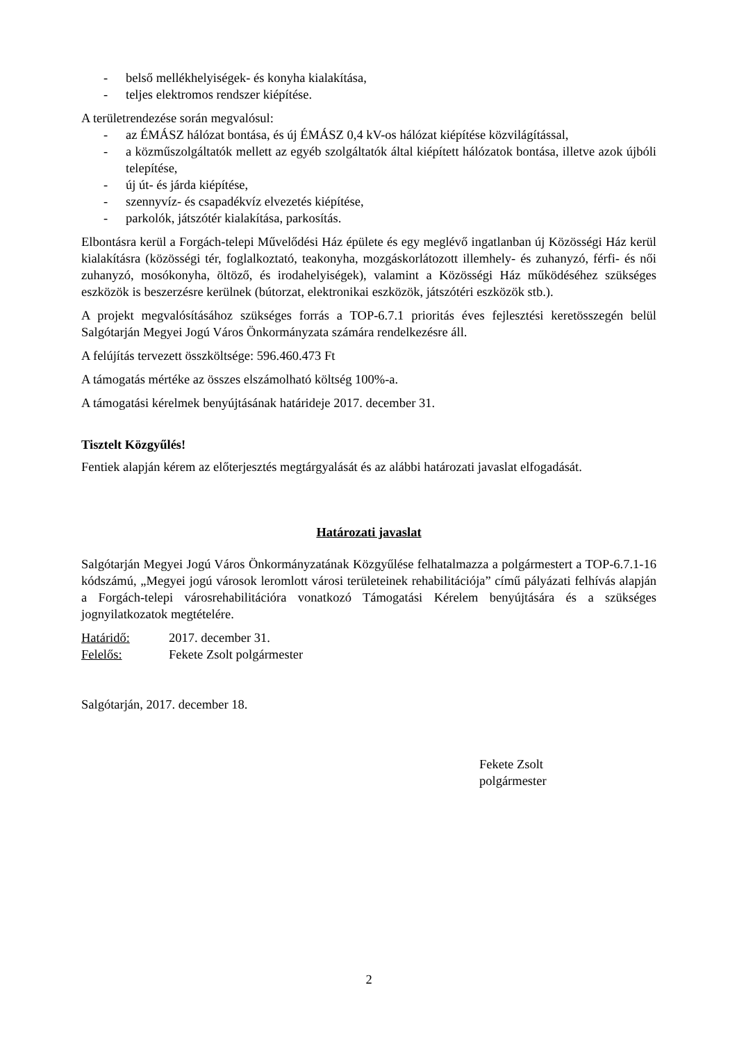- belső mellékhelyiségek- és konyha kialakítása,
- teljes elektromos rendszer kiépítése.
A területrendezése során megvalósul:
- az ÉMÁSZ hálózat bontása, és új ÉMÁSZ 0,4 kV-os hálózat kiépítése közvilágítással,
- a közműszolgáltatók mellett az egyéb szolgáltatók által kiépített hálózatok bontása, illetve azok újbóli telepítése,
- új út- és járda kiépítése,
- szennyvíz- és csapadékvíz elvezetés kiépítése,
- parkolók, játszótér kialakítása, parkosítás.
Elbontásra kerül a Forgách-telepi Művelődési Ház épülete és egy meglévő ingatlanban új Közösségi Ház kerül kialakításra (közösségi tér, foglalkoztató, teakonyha, mozgáskorlátozott illemhely- és zuhanyzó, férfi- és női zuhanyzó, mosókonyha, öltöző, és irodahelyiségek), valamint a Közösségi Ház működéséhez szükséges eszközök is beszerzésre kerülnek (bútorzat, elektronikai eszközök, játszótéri eszközök stb.).
A projekt megvalósításához szükséges forrás a TOP-6.7.1 prioritás éves fejlesztési keretösszegén belül Salgótarján Megyei Jogú Város Önkormányzata számára rendelkezésre áll.
A felújítás tervezett összköltsége: 596.460.473 Ft
A támogatás mértéke az összes elszámolható költség 100%-a.
A támogatási kérelmek benyújtásának határideje 2017. december 31.
Tisztelt Közgyűlés!
Fentiek alapján kérem az előterjesztés megtárgyalását és az alábbi határozati javaslat elfogadását.
Határozati javaslat
Salgótarján Megyei Jogú Város Önkormányzatának Közgyűlése felhatalmazza a polgármestert a TOP-6.7.1-16 kódszámú, „Megyei jogú városok leromlott városi területeinek rehabilitációja” című pályázati felhívás alapján a Forgách-telepi városrehabilitációra vonatkozó Támogatási Kérelem benyújtására és a szükséges jognyilatkozatok megtételére.
Határidő: 2017. december 31.
Felelős: Fekete Zsolt polgármester
Salgótarján, 2017. december 18.
Fekete Zsolt
polgármester
2